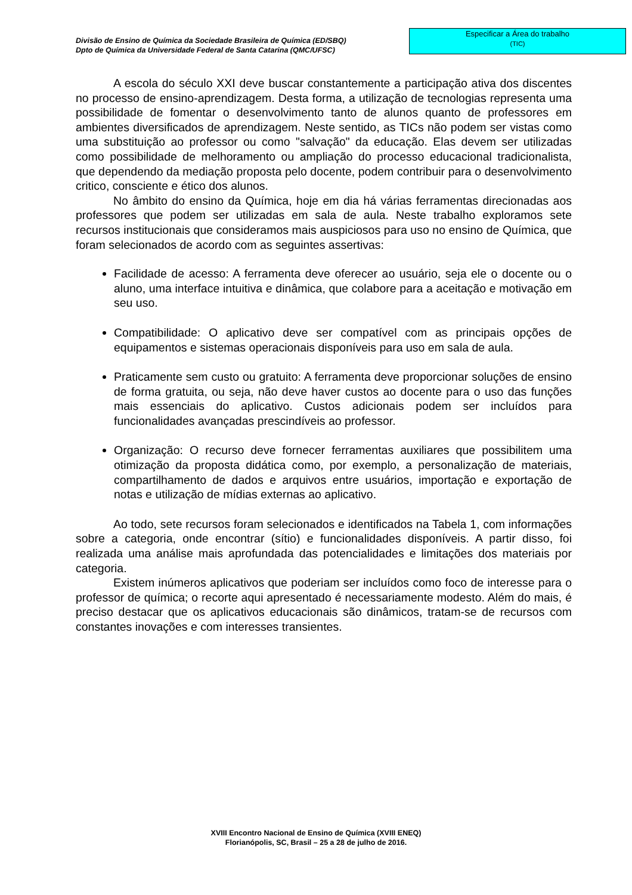Divisão de Ensino de Química da Sociedade Brasileira de Química (ED/SBQ)
Dpto de Química da Universidade Federal de Santa Catarina (QMC/UFSC)
Especificar a Área do trabalho
(TIC)
A escola do século XXI deve buscar constantemente a participação ativa dos discentes no processo de ensino-aprendizagem. Desta forma, a utilização de tecnologias representa uma possibilidade de fomentar o desenvolvimento tanto de alunos quanto de professores em ambientes diversificados de aprendizagem. Neste sentido, as TICs não podem ser vistas como uma substituição ao professor ou como "salvação" da educação. Elas devem ser utilizadas como possibilidade de melhoramento ou ampliação do processo educacional tradicionalista, que dependendo da mediação proposta pelo docente, podem contribuir para o desenvolvimento critico, consciente e ético dos alunos.
No âmbito do ensino da Química, hoje em dia há várias ferramentas direcionadas aos professores que podem ser utilizadas em sala de aula. Neste trabalho exploramos sete recursos institucionais que consideramos mais auspiciosos para uso no ensino de Química, que foram selecionados de acordo com as seguintes assertivas:
Facilidade de acesso: A ferramenta deve oferecer ao usuário, seja ele o docente ou o aluno, uma interface intuitiva e dinâmica, que colabore para a aceitação e motivação em seu uso.
Compatibilidade: O aplicativo deve ser compatível com as principais opções de equipamentos e sistemas operacionais disponíveis para uso em sala de aula.
Praticamente sem custo ou gratuito: A ferramenta deve proporcionar soluções de ensino de forma gratuita, ou seja, não deve haver custos ao docente para o uso das funções mais essenciais do aplicativo. Custos adicionais podem ser incluídos para funcionalidades avançadas prescindíveis ao professor.
Organização: O recurso deve fornecer ferramentas auxiliares que possibilitem uma otimização da proposta didática como, por exemplo, a personalização de materiais, compartilhamento de dados e arquivos entre usuários, importação e exportação de notas e utilização de mídias externas ao aplicativo.
Ao todo, sete recursos foram selecionados e identificados na Tabela 1, com informações sobre a categoria, onde encontrar (sítio) e funcionalidades disponíveis. A partir disso, foi realizada uma análise mais aprofundada das potencialidades e limitações dos materiais por categoria.
Existem inúmeros aplicativos que poderiam ser incluídos como foco de interesse para o professor de química; o recorte aqui apresentado é necessariamente modesto. Além do mais, é preciso destacar que os aplicativos educacionais são dinâmicos, tratam-se de recursos com constantes inovações e com interesses transientes.
XVIII Encontro Nacional de Ensino de Química (XVIII ENEQ)
Florianópolis, SC, Brasil – 25 a 28 de julho de 2016.